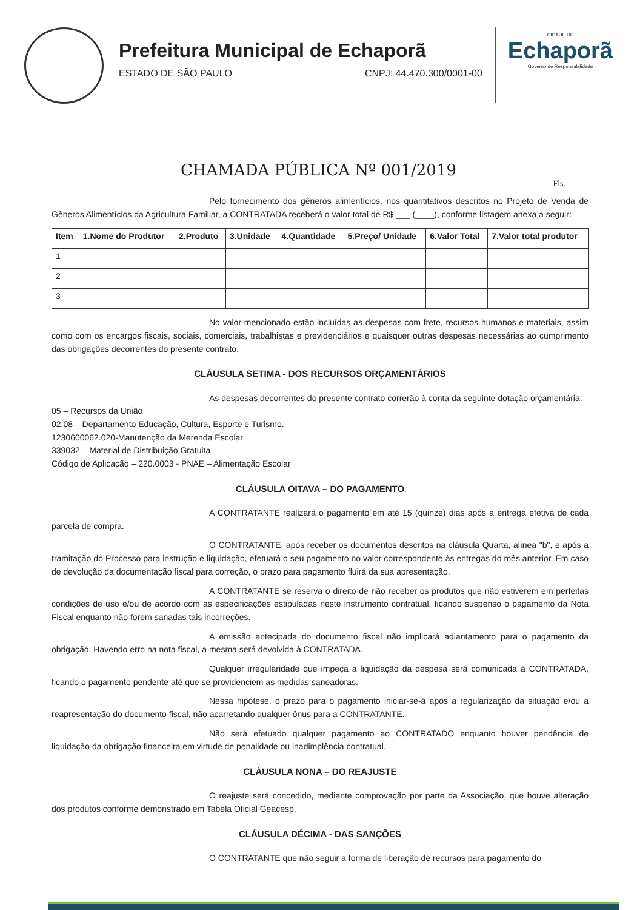Prefeitura Municipal de Echaporã
ESTADO DE SÃO PAULO CNPJ: 44.470.300/0001-00
CIDADE DE
Echaporã
Governo de Responsabilidade
CHAMADA PÚBLICA Nº 001/2019
Fls.____
Pelo fornecimento dos gêneros alimentícios, nos quantitativos descritos no Projeto de Venda de Gêneros Alimentícios da Agricultura Familiar, a CONTRATADA receberá o valor total de R$ ___ (____), conforme listagem anexa a seguir:
| Item | 1.Nome do Produtor | 2.Produto | 3.Unidade | 4.Quantidade | 5.Preço/ Unidade | 6.Valor Total | 7.Valor total produtor |
| --- | --- | --- | --- | --- | --- | --- | --- |
| 1 | | | | | | | |
| 2 | | | | | | | |
| 3 | | | | | | | |
No valor mencionado estão incluídas as despesas com frete, recursos humanos e materiais, assim como com os encargos fiscais, sociais, comerciais, trabalhistas e previdenciários e quaisquer outras despesas necessárias ao cumprimento das obrigações decorrentes do presente contrato.
CLÁUSULA SETIMA - DOS RECURSOS ORÇAMENTÁRIOS
As despesas decorrentes do presente contrato correrão à conta da seguinte dotação orçamentária:
05 – Recursos da União
02.08 – Departamento Educação, Cultura, Esporte e Turismo.
1230600062.020-Manutenção da Merenda Escolar
339032 – Material de Distribuição Gratuita
Código de Aplicação – 220.0003 - PNAE – Alimentação Escolar
CLÁUSULA OITAVA – DO PAGAMENTO
A CONTRATANTE realizará o pagamento em até 15 (quinze) dias após a entrega efetiva de cada parcela de compra.
O CONTRATANTE, após receber os documentos descritos na cláusula Quarta, alínea "b", e após a tramitação do Processo para instrução e liquidação, efetuará o seu pagamento no valor correspondente às entregas do mês anterior. Em caso de devolução da documentação fiscal para correção, o prazo para pagamento fluirá da sua apresentação.
A CONTRATANTE se reserva o direito de não receber os produtos que não estiverem em perfeitas condições de uso e/ou de acordo com as especificações estipuladas neste instrumento contratual, ficando suspenso o pagamento da Nota Fiscal enquanto não forem sanadas tais incorreções.
A emissão antecipada do documento fiscal não implicará adiantamento para o pagamento da obrigação. Havendo erro na nota fiscal, a mesma será devolvida à CONTRATADA.
Qualquer irregularidade que impeça a liquidação da despesa será comunicada à CONTRATADA, ficando o pagamento pendente até que se providenciem as medidas saneadoras.
Nessa hipótese, o prazo para o pagamento iniciar-se-á após a regularização da situação e/ou a reapresentação do documento fiscal, não acarretando qualquer ônus para a CONTRATANTE.
Não será efetuado qualquer pagamento ao CONTRATADO enquanto houver pendência de liquidação da obrigação financeira em virtude de penalidade ou inadimplência contratual.
CLÁUSULA NONA – DO REAJUSTE
O reajuste será concedido, mediante comprovação por parte da Associação, que houve alteração dos produtos conforme demonstrado em Tabela Oficial Geacesp.
CLÁUSULA DÉCIMA - DAS SANÇÕES
O CONTRATANTE que não seguir a forma de liberação de recursos para pagamento do